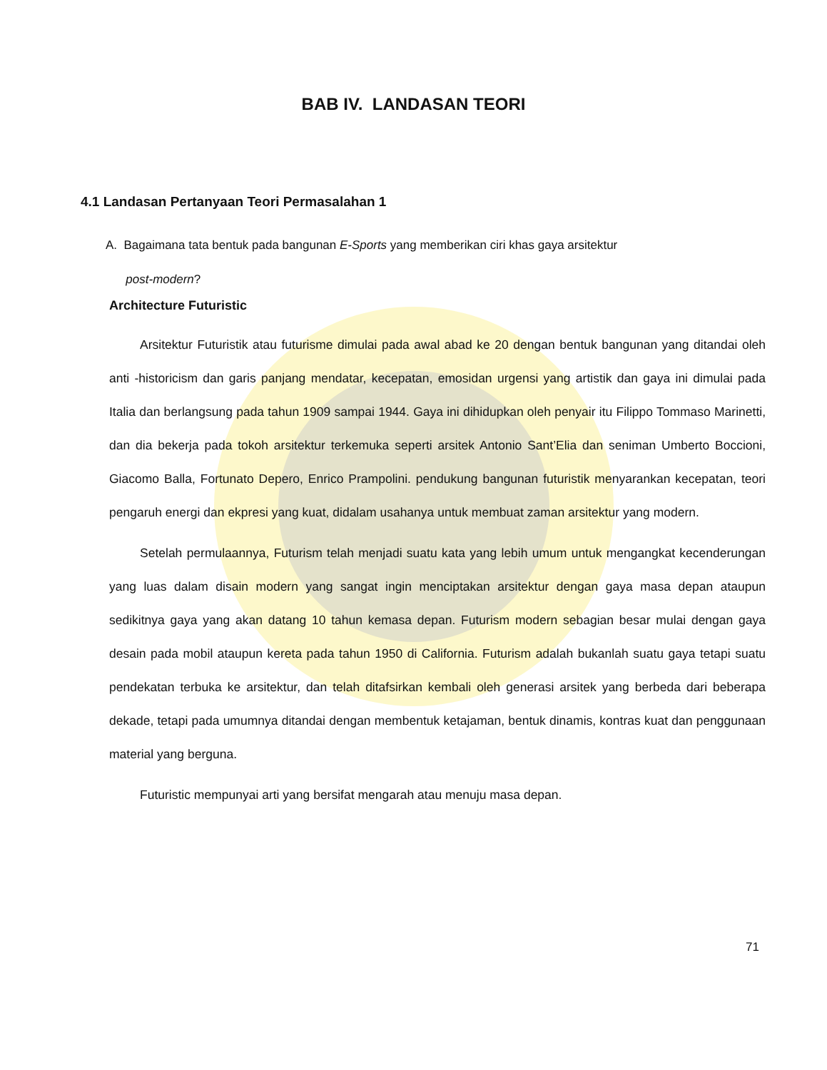BAB IV. LANDASAN TEORI
4.1 Landasan Pertanyaan Teori Permasalahan 1
A. Bagaimana tata bentuk pada bangunan E-Sports yang memberikan ciri khas gaya arsitektur
post-modern?
Architecture Futuristic
Arsitektur Futuristik atau futurisme dimulai pada awal abad ke 20 dengan bentuk bangunan yang ditandai oleh anti -historicism dan garis panjang mendatar, kecepatan, emosidan urgensi yang artistik dan gaya ini dimulai pada Italia dan berlangsung pada tahun 1909 sampai 1944. Gaya ini dihidupkan oleh penyair itu Filippo Tommaso Marinetti, dan dia bekerja pada tokoh arsitektur terkemuka seperti arsitek Antonio Sant’Elia dan seniman Umberto Boccioni, Giacomo Balla, Fortunato Depero, Enrico Prampolini. pendukung bangunan futuristik menyarankan kecepatan, teori pengaruh energi dan ekpresi yang kuat, didalam usahanya untuk membuat zaman arsitektur yang modern.
Setelah permulaannya, Futurism telah menjadi suatu kata yang lebih umum untuk mengangkat kecenderungan yang luas dalam disain modern yang sangat ingin menciptakan arsitektur dengan gaya masa depan ataupun sedikitnya gaya yang akan datang 10 tahun kemasa depan. Futurism modern sebagian besar mulai dengan gaya desain pada mobil ataupun kereta pada tahun 1950 di California. Futurism adalah bukanlah suatu gaya tetapi suatu pendekatan terbuka ke arsitektur, dan telah ditafsirkan kembali oleh generasi arsitek yang berbeda dari beberapa dekade, tetapi pada umumnya ditandai dengan membentuk ketajaman, bentuk dinamis, kontras kuat dan penggunaan material yang berguna.
Futuristic mempunyai arti yang bersifat mengarah atau menuju masa depan.
71